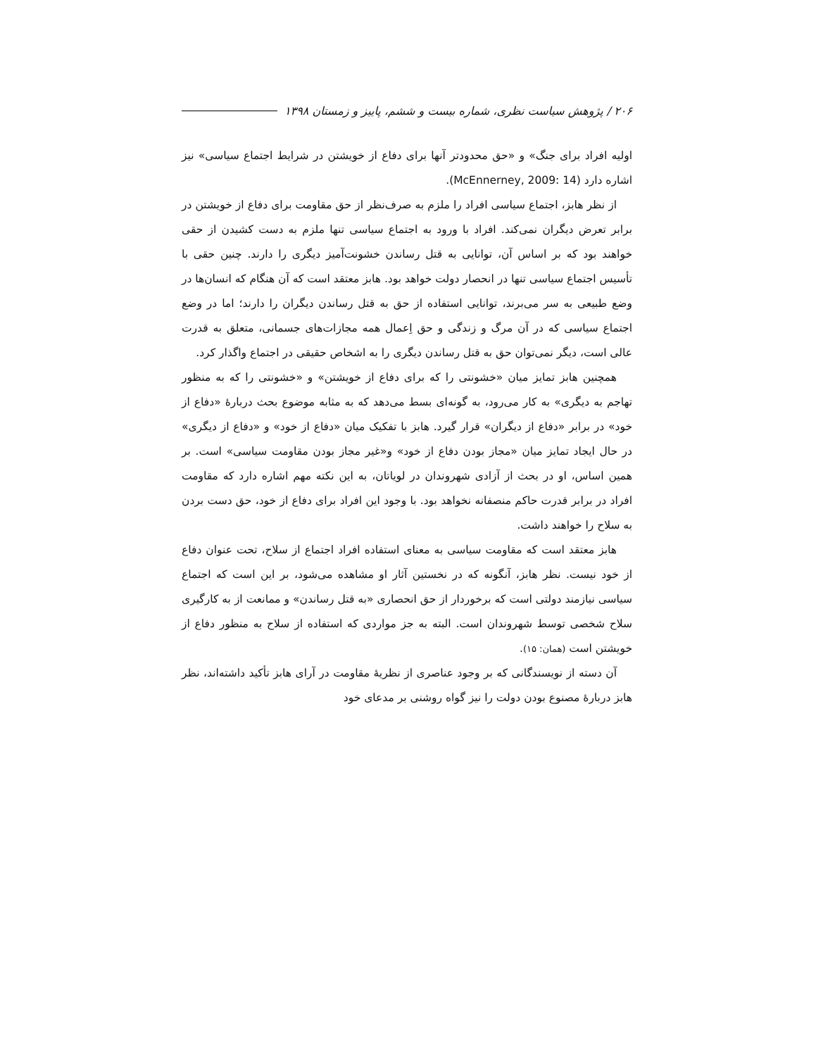۲۰۶ / پژوهش سیاست نظری، شماره بیست و ششم، پاییز و زمستان ۱۳۹۸
اولیه افراد برای جنگ» و «حق محدودتر آنها برای دفاع از خویشتن در شرایط اجتماع سیاسی» نیز اشاره دارد (McEnnerney, 2009: 14).
از نظر هابز، اجتماع سیاسی افراد را ملزم به صرف‌نظر از حق مقاومت برای دفاع از خویشتن در برابر تعرض دیگران نمی‌کند. افراد با ورود به اجتماع سیاسی تنها ملزم به دست کشیدن از حقی خواهند بود که بر اساس آن، توانایی به قتل رساندن خشونت‌آمیز دیگری را دارند. چنین حقی با تأسیس اجتماع سیاسی تنها در انحصار دولت خواهد بود. هابز معتقد است که آن هنگام که انسان‌ها در وضع طبیعی به سر می‌برند، توانایی استفاده از حق به قتل رساندن دیگران را دارند؛ اما در وضع اجتماع سیاسی که در آن مرگ و زندگی و حق اِعمال همه مجازات‌های جسمانی، متعلق به قدرت عالی است، دیگر نمی‌توان حق به قتل رساندن دیگری را به اشخاص حقیقی در اجتماع واگذار کرد.
همچنین هابز تمایز میان «خشونتی را که برای دفاع از خویشتن» و «خشونتی را که به منظور تهاجم به دیگری» به کار می‌رود، به گونه‌ای بسط می‌دهد که به مثابه موضوع بحث دربارهٔ «دفاع از خود» در برابر «دفاع از دیگران» قرار گیرد. هابز با تفکیک میان «دفاع از خود» و «دفاع از دیگری» در حال ایجاد تمایز میان «مجاز بودن دفاع از خود» و«غیر مجاز بودن مقاومت سیاسی» است. بر همین اساس، او در بحث از آزادی شهروندان در لویاتان، به این نکته مهم اشاره دارد که مقاومت افراد در برابر قدرت حاکم منصفانه نخواهد بود. با وجود این افراد برای دفاع از خود، حق دست بردن به سلاح را خواهند داشت.
هابز معتقد است که مقاومت سیاسی به معنای استفاده افراد اجتماع از سلاح، تحت عنوان دفاع از خود نیست. نظر هابز، آنگونه که در نخستین آثار او مشاهده می‌شود، بر این است که اجتماع سیاسی نیازمند دولتی است که برخوردار از حق انحصاری «به قتل رساندن» و ممانعت از به کارگیری سلاح شخصی توسط شهروندان است. البته به جز مواردی که استفاده از سلاح به منظور دفاع از خویشتن است (همان: ۱۵).
آن دسته از نویسندگانی که بر وجود عناصری از نظریهٔ مقاومت در آرای هابز تأکید داشته‌اند، نظر هابز دربارهٔ مصنوع بودن دولت را نیز گواه روشنی بر مدعای خود